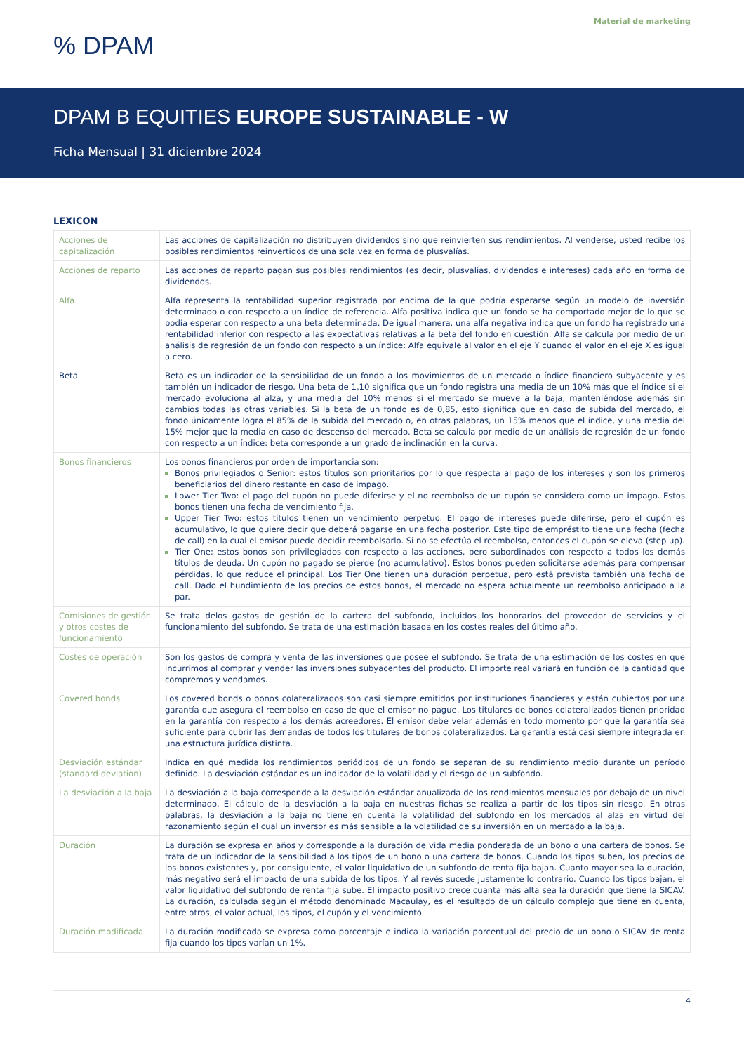Material de marketing
% DPAM
DPAM B EQUITIES EUROPE SUSTAINABLE - W
Ficha Mensual | 31 diciembre 2024
LEXICON
| Acciones de capitalización | Las acciones de capitalización no distribuyen dividendos sino que reinvierten sus rendimientos. Al venderse, usted recibe los posibles rendimientos reinvertidos de una sola vez en forma de plusvalías. |
| Acciones de reparto | Las acciones de reparto pagan sus posibles rendimientos (es decir, plusvalías, dividendos e intereses) cada año en forma de dividendos. |
| Alfa | Alfa representa la rentabilidad superior registrada por encima de la que podría esperarse según un modelo de inversión determinado o con respecto a un índice de referencia. Alfa positiva indica que un fondo se ha comportado mejor de lo que se podía esperar con respecto a una beta determinada. De igual manera, una alfa negativa indica que un fondo ha registrado una rentabilidad inferior con respecto a las expectativas relativas a la beta del fondo en cuestión. Alfa se calcula por medio de un análisis de regresión de un fondo con respecto a un índice: Alfa equivale al valor en el eje Y cuando el valor en el eje X es igual a cero. |
| Beta | Beta es un indicador de la sensibilidad de un fondo a los movimientos de un mercado o índice financiero subyacente y es también un indicador de riesgo. Una beta de 1,10 significa que un fondo registra una media de un 10% más que el índice si el mercado evoluciona al alza, y una media del 10% menos si el mercado se mueve a la baja, manteniéndose además sin cambios todas las otras variables. Si la beta de un fondo es de 0,85, esto significa que en caso de subida del mercado, el fondo únicamente logra el 85% de la subida del mercado o, en otras palabras, un 15% menos que el índice, y una media del 15% mejor que la media en caso de descenso del mercado. Beta se calcula por medio de un análisis de regresión de un fondo con respecto a un índice: beta corresponde a un grado de inclinación en la curva. |
| Bonos financieros | Los bonos financieros por orden de importancia son: Bonos privilegiados o Senior: estos títulos son prioritarios por lo que respecta al pago de los intereses y son los primeros beneficiarios del dinero restante en caso de impago. Lower Tier Two: el pago del cupón no puede diferirse y el no reembolso de un cupón se considera como un impago. Estos bonos tienen una fecha de vencimiento fija. Upper Tier Two: estos títulos tienen un vencimiento perpetuo. El pago de intereses puede diferirse, pero el cupón es acumulativo, lo que quiere decir que deberá pagarse en una fecha posterior. Este tipo de empréstito tiene una fecha (fecha de call) en la cual el emisor puede decidir reembolsarlo. Si no se efectúa el reembolso, entonces el cupón se eleva (step up). Tier One: estos bonos son privilegiados con respecto a las acciones, pero subordinados con respecto a todos los demás títulos de deuda. Un cupón no pagado se pierde (no acumulativo). Estos bonos pueden solicitarse además para compensar pérdidas, lo que reduce el principal. Los Tier One tienen una duración perpetua, pero está prevista también una fecha de call. Dado el hundimiento de los precios de estos bonos, el mercado no espera actualmente un reembolso anticipado a la par. |
| Comisiones de gestión y otros costes de funcionamiento | Se trata delos gastos de gestión de la cartera del subfondo, incluidos los honorarios del proveedor de servicios y el funcionamiento del subfondo. Se trata de una estimación basada en los costes reales del último año. |
| Costes de operación | Son los gastos de compra y venta de las inversiones que posee el subfondo. Se trata de una estimación de los costes en que incurrimos al comprar y vender las inversiones subyacentes del producto. El importe real variará en función de la cantidad que compremos y vendamos. |
| Covered bonds | Los covered bonds o bonos colateralizados son casi siempre emitidos por instituciones financieras y están cubiertos por una garantía que asegura el reembolso en caso de que el emisor no pague. Los titulares de bonos colateralizados tienen prioridad en la garantía con respecto a los demás acreedores. El emisor debe velar además en todo momento por que la garantía sea suficiente para cubrir las demandas de todos los titulares de bonos colateralizados. La garantía está casi siempre integrada en una estructura jurídica distinta. |
| Desviación estándar (standard deviation) | Indica en qué medida los rendimientos periódicos de un fondo se separan de su rendimiento medio durante un período definido. La desviación estándar es un indicador de la volatilidad y el riesgo de un subfondo. |
| La desviación a la baja | La desviación a la baja corresponde a la desviación estándar anualizada de los rendimientos mensuales por debajo de un nivel determinado. El cálculo de la desviación a la baja en nuestras fichas se realiza a partir de los tipos sin riesgo. En otras palabras, la desviación a la baja no tiene en cuenta la volatilidad del subfondo en los mercados al alza en virtud del razonamiento según el cual un inversor es más sensible a la volatilidad de su inversión en un mercado a la baja. |
| Duración | La duración se expresa en años y corresponde a la duración de vida media ponderada de un bono o una cartera de bonos. Se trata de un indicador de la sensibilidad a los tipos de un bono o una cartera de bonos. Cuando los tipos suben, los precios de los bonos existentes y, por consiguiente, el valor liquidativo de un subfondo de renta fija bajan. Cuanto mayor sea la duración, más negativo será el impacto de una subida de los tipos. Y al revés sucede justamente lo contrario. Cuando los tipos bajan, el valor liquidativo del subfondo de renta fija sube. El impacto positivo crece cuanta más alta sea la duración que tiene la SICAV. La duración, calculada según el método denominado Macaulay, es el resultado de un cálculo complejo que tiene en cuenta, entre otros, el valor actual, los tipos, el cupón y el vencimiento. |
| Duración modificada | La duración modificada se expresa como porcentaje e indica la variación porcentual del precio de un bono o SICAV de renta fija cuando los tipos varían un 1%. |
4